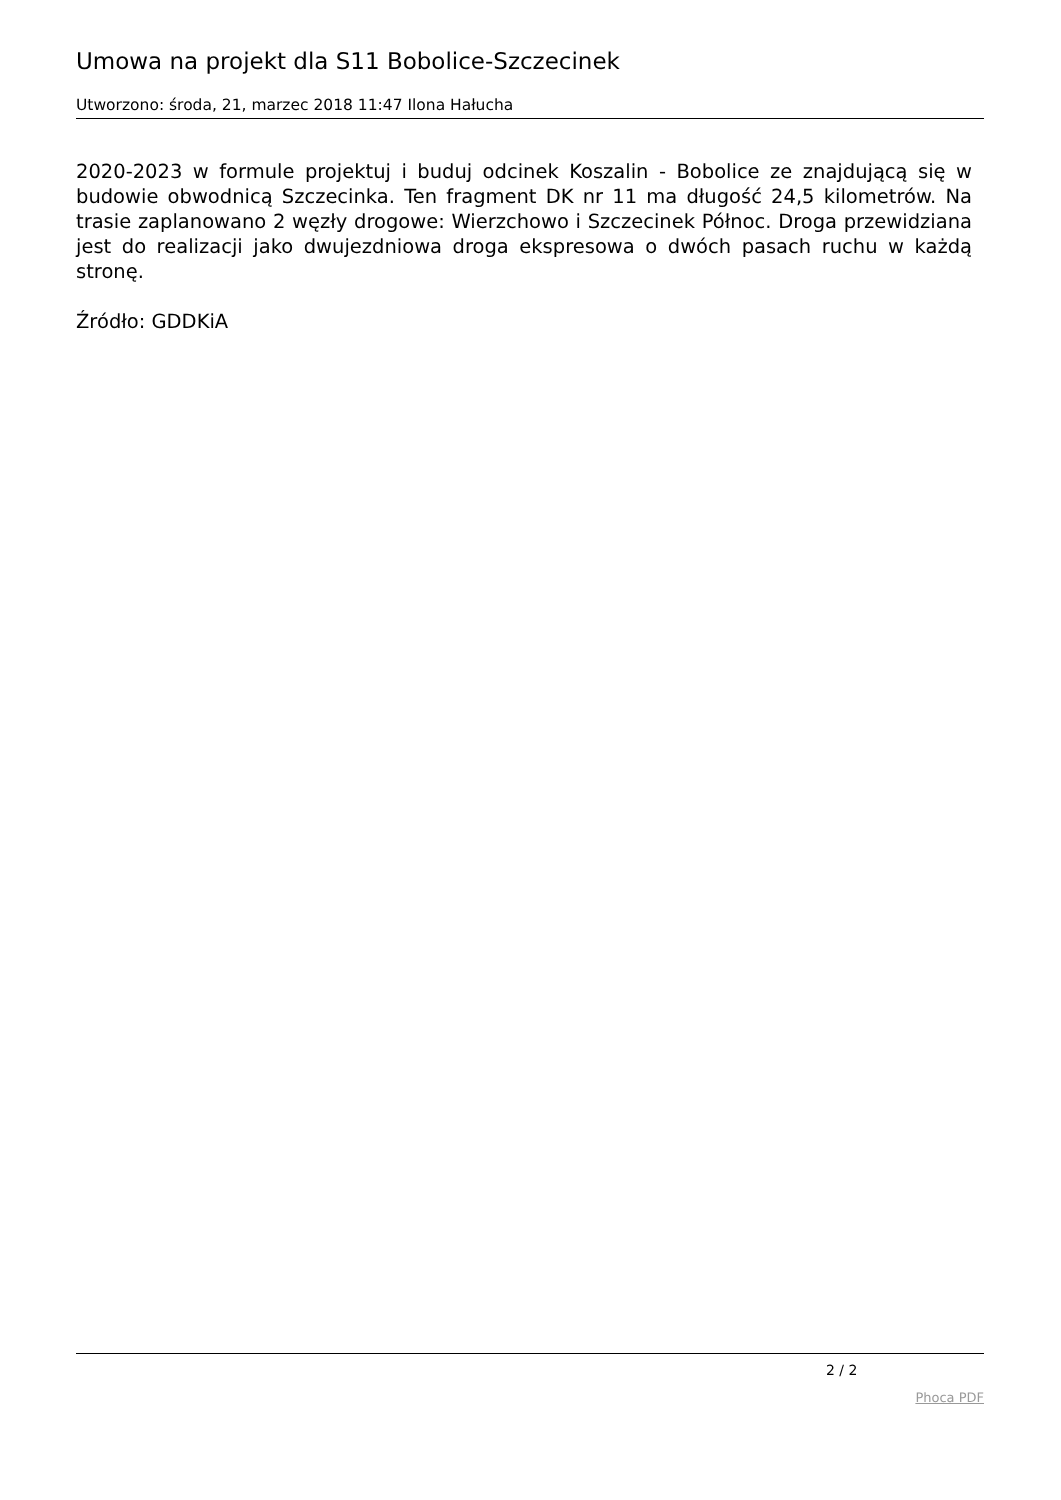Umowa na projekt dla S11 Bobolice-Szczecinek
Utworzono: środa, 21, marzec 2018 11:47 Ilona Hałucha
2020-2023 w formule projektuj i buduj odcinek Koszalin - Bobolice ze znajdującą się w budowie obwodnicą Szczecinka. Ten fragment DK nr 11 ma długość 24,5 kilometrów. Na trasie zaplanowano 2 węzły drogowe: Wierzchowo i Szczecinek Północ. Droga przewidziana jest do realizacji jako dwujezdniowa droga ekspresowa o dwóch pasach ruchu w każdą stronę.
Źródło: GDDKiA
2 / 2
Phoca PDF